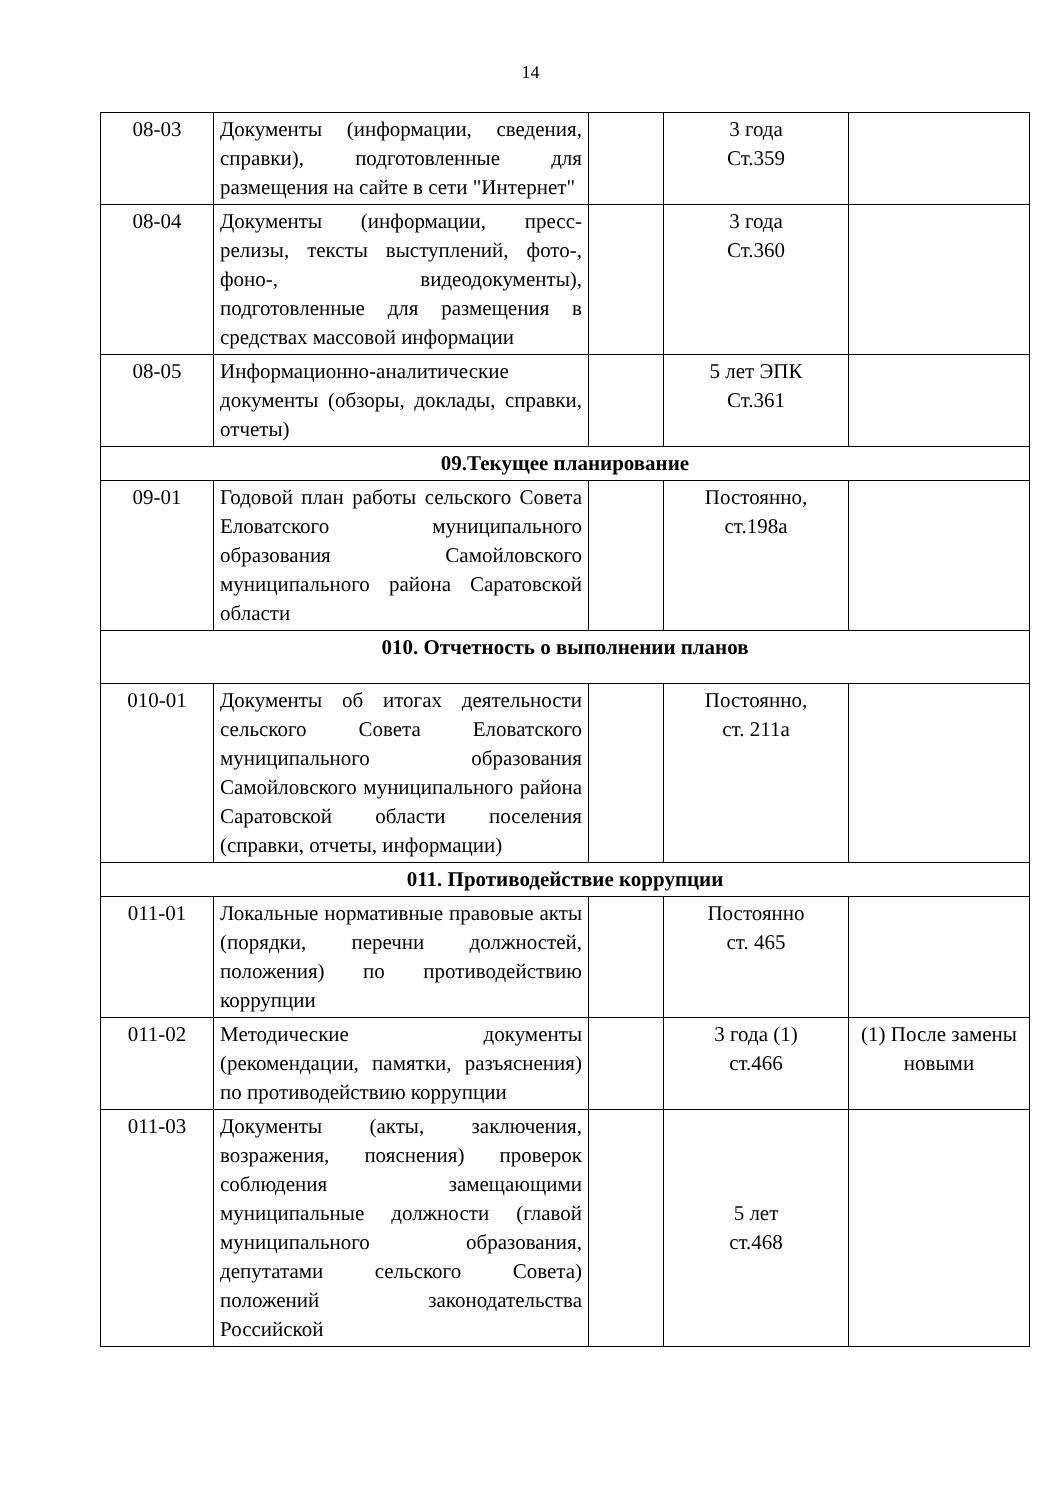14
| 08-03 | Документы (информации, сведения, справки), подготовленные для размещения на сайте в сети "Интернет" | | 3 года Ст.359 | |
| 08-04 | Документы (информации, пресс-релизы, тексты выступлений, фото-, фоно-, видеодокументы), подготовленные для размещения в средствах массовой информации | | 3 года Ст.360 | |
| 08-05 | Информационно-аналитические документы (обзоры, доклады, справки, отчеты) | | 5 лет ЭПК Ст.361 | |
| 09.Текущее планирование | | | | |
| 09-01 | Годовой план работы сельского Совета Еловатского муниципального образования Самойловского муниципального района Саратовской области | | Постоянно, ст.198а | |
| 010. Отчетность о выполнении планов | | | | |
| 010-01 | Документы об итогах деятельности сельского Совета Еловатского муниципального образования Самойловского муниципального района Саратовской области поселения (справки, отчеты, информации) | | Постоянно, ст. 211а | |
| 011. Противодействие коррупции | | | | |
| 011-01 | Локальные нормативные правовые акты (порядки, перечни должностей, положения) по противодействию коррупции | | Постоянно ст. 465 | |
| 011-02 | Методические документы (рекомендации, памятки, разъяснения) по противодействию коррупции | | 3 года (1) ст.466 | (1) После замены новыми |
| 011-03 | Документы (акты, заключения, возражения, пояснения) проверок соблюдения замещающими муниципальные должности (главой муниципального образования, депутатами сельского Совета) положений законодательства Российской | | 5 лет ст.468 | |